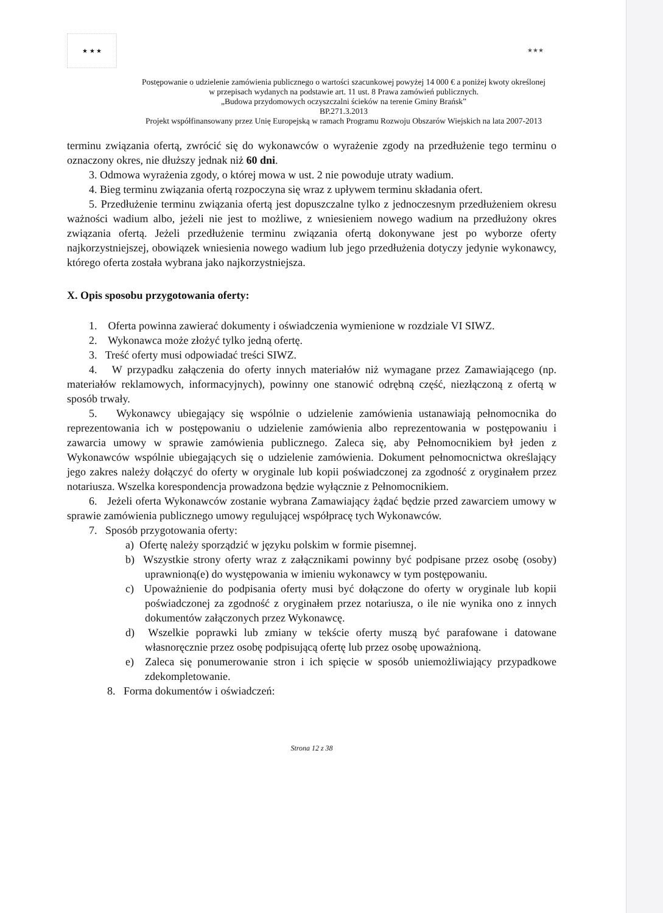★ ★ ★ ★★★
Postępowanie o udzielenie zamówienia publicznego o wartości szacunkowej powyżej 14 000 € a poniżej kwoty określonej
w przepisach wydanych na podstawie art. 11 ust. 8 Prawa zamówień publicznych.
„Budowa przydomowych oczyszczalni ścieków na terenie Gminy Brańsk”
BP.271.3.2013
Projekt współfinansowany przez Unię Europejską w ramach Programu Rozwoju Obszarów Wiejskich na lata 2007-2013
terminu związania ofertą, zwrócić się do wykonawców o wyrażenie zgody na przedłużenie tego terminu o oznaczony okres, nie dłuższy jednak niż 60 dni.
3. Odmowa wyrażenia zgody, o której mowa w ust. 2 nie powoduje utraty wadium.
4. Bieg terminu związania ofertą rozpoczyna się wraz z upływem terminu składania ofert.
5. Przedłużenie terminu związania ofertą jest dopuszczalne tylko z jednoczesnym przedłużeniem okresu ważności wadium albo, jeżeli nie jest to możliwe, z wniesieniem nowego wadium na przedłużony okres związania ofertą. Jeżeli przedłużenie terminu związania ofertą dokonywane jest po wyborze oferty najkorzystniejszej, obowiązek wniesienia nowego wadium lub jego przedłużenia dotyczy jedynie wykonawcy, którego oferta została wybrana jako najkorzystniejsza.
X. Opis sposobu przygotowania oferty:
1. Oferta powinna zawierać dokumenty i oświadczenia wymienione w rozdziale VI SIWZ.
2. Wykonawca może złożyć tylko jedną ofertę.
3. Treść oferty musi odpowiadać treści SIWZ.
4. W przypadku załączenia do oferty innych materiałów niż wymagane przez Zamawiającego (np. materiałów reklamowych, informacyjnych), powinny one stanowić odrębną część, niezłączoną z ofertą w sposób trwały.
5. Wykonawcy ubiegający się wspólnie o udzielenie zamówienia ustanawiają pełnomocnika do reprezentowania ich w postępowaniu o udzielenie zamówienia albo reprezentowania w postępowaniu i zawarcia umowy w sprawie zamówienia publicznego. Zaleca się, aby Pełnomocnikiem był jeden z Wykonawców wspólnie ubiegających się o udzielenie zamówienia. Dokument pełnomocnictwa określający jego zakres należy dołączyć do oferty w oryginale lub kopii poświadczonej za zgodność z oryginałem przez notariusza. Wszelka korespondencja prowadzona będzie wyłącznie z Pełnomocnikiem.
6. Jeżeli oferta Wykonawców zostanie wybrana Zamawiający żądać będzie przed zawarciem umowy w sprawie zamówienia publicznego umowy regulującej współpracę tych Wykonawców.
7. Sposób przygotowania oferty:
a) Ofertę należy sporządzić w języku polskim w formie pisemnej.
b) Wszystkie strony oferty wraz z załącznikami powinny być podpisane przez osobę (osoby) uprawnioną(e) do występowania w imieniu wykonawcy w tym postępowaniu.
c) Upoważnienie do podpisania oferty musi być dołączone do oferty w oryginale lub kopii poświadczonej za zgodność z oryginałem przez notariusza, o ile nie wynika ono z innych dokumentów załączonych przez Wykonawcę.
d) Wszelkie poprawki lub zmiany w tekście oferty muszą być parafowane i datowane własnoręcznie przez osobę podpisującą ofertę lub przez osobę upoważnioną.
e) Zaleca się ponumerowanie stron i ich spięcie w sposób uniemożliwiający przypadkowe zdekompletowanie.
8. Forma dokumentów i oświadczeń:
Strona 12 z 38